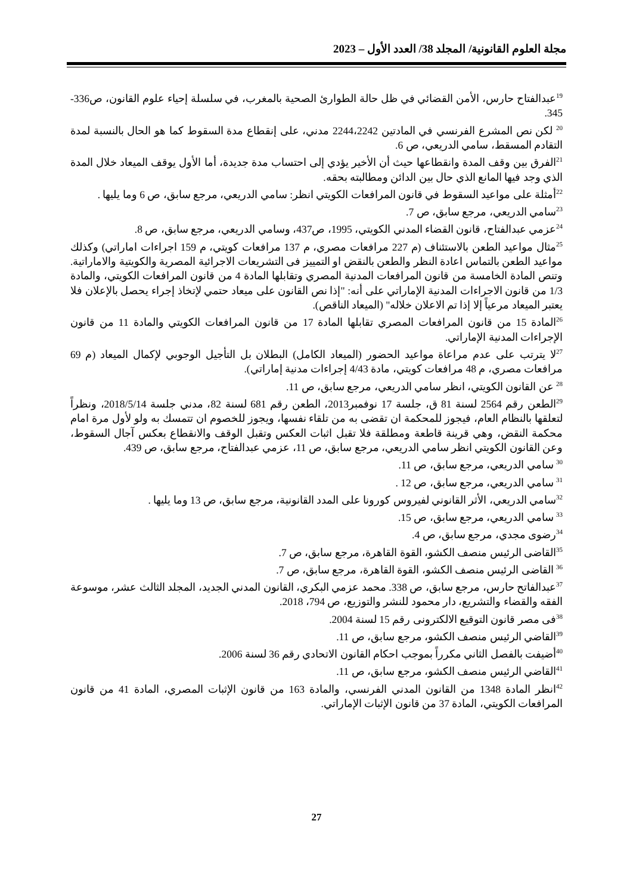مجلة العلوم القانونية/ المجلد 38/ العدد الأول – 2023
<sup>19</sup> عبدالفتاح حارس، الأمن القضائي في ظل حالة الطوارئ الصحية بالمغرب، في سلسلة إحياء علوم القانون، ص336-345.
<sup>20</sup> لكن نص المشرع الفرنسي في المادتين 2244،2242 مدني، على إنقطاع مدة السقوط كما هو الحال بالنسبة لمدة التقادم المسقط، سامي الدريعي، ص 6.
<sup>21</sup> الفرق بين وقف المدة وانقطاعها حيث أن الأخير يؤدي إلى احتساب مدة جديدة، أما الأول يوقف الميعاد خلال المدة الذي وجد فيها المانع الذي حال بين الدائن ومطالبته بحقه.
<sup>22</sup> أمثلة على مواعيد السقوط في قانون المرافعات الكويتي انظر: سامي الدريعي، مرجع سابق، ص 6 وما يليها .
<sup>23</sup> سامي الدريعي، مرجع سابق، ص 7.
<sup>24</sup> عزمي عبدالفتاح، قانون القضاء المدني الكويتي، 1995، ص437، وسامي الدريعي، مرجع سابق، ص 8.
<sup>25</sup> مثال مواعيد الطعن بالاستئناف (م 227 مرافعات مصري، م 137 مرافعات كويتي، م 159 اجراءات اماراتي) وكذلك مواعيد الطعن بالتماس اعادة النظر والطعن بالنقض او التمييز فى التشريعات الاجرائية المصرية والكويتية والاماراتية. وتنص المادة الخامسة من قانون المرافعات المدنية المصري وتقابلها المادة 4 من قانون المرافعات الكويتي، والمادة 1/3 من قانون الاجراءات المدنية الإماراتي على أنه: "إذا نص القانون على ميعاد حتمي لإتخاذ إجراء يحصل بالإعلان فلا يعتبر الميعاد مرعياً إلا إذا تم الاعلان خلاله" (الميعاد الناقص).
<sup>26</sup> المادة 15 من قانون المرافعات المصري تقابلها المادة 17 من قانون المرافعات الكويتي والمادة 11 من قانون الإجراءات المدنية الإماراتي.
<sup>27</sup> لا يترتب على عدم مراعاة مواعيد الحضور (الميعاد الكامل) البطلان بل التأجيل الوجوبي لإكمال الميعاد (م 69 مرافعات مصري، م 48 مرافعات كويتي، مادة 4/43 إجراءات مدنية إماراتي).
<sup>28</sup> عن القانون الكويتي، انظر سامي الدريعي، مرجع سابق، ص 11.
<sup>29</sup> الطعن رقم 2564 لسنة 81 ق، جلسة 17 نوفمبر2013، الطعن رقم 681 لسنة 82، مدني جلسة 2018/5/14، ونظراً لتعلقها بالنظام العام، فيجوز للمحكمة ان تقضى به من تلقاء نفسها، ويجوز للخصوم ان تتمسك به ولو لأول مرة امام محكمة النقض، وهي قرينة قاطعة ومطلقة فلا تقبل اثبات العكس وتقبل الوقف والانقطاع بعكس آجال السقوط، وعن القانون الكويتي انظر سامي الدريعي، مرجع سابق، ص 11، عزمي عبدالفتاح، مرجع سابق، ص 439.
<sup>30</sup> سامي الدريعي، مرجع سابق، ص 11.
<sup>31</sup> سامي الدريعي، مرجع سابق، ص 12 .
<sup>32</sup> سامي الدريعي، الأثر القانوني لفيروس كورونا على المدد القانونية، مرجع سابق، ص 13 وما يليها .
<sup>33</sup> سامي الدريعي، مرجع سابق، ص 15.
<sup>34</sup> رضوى مجدي، مرجع سابق، ص 4.
<sup>35</sup> القاضى الرئيس منصف الكشو، القوة القاهرة، مرجع سابق، ص 7.
<sup>36</sup> القاضى الرئيس منصف الكشو، القوة القاهرة، مرجع سابق، ص 7.
<sup>37</sup> عبدالفاتح حارس، مرجع سابق، ص 338. محمد عزمي البكري، القانون المدني الجديد، المجلد الثالث عشر، موسوعة الفقه والقضاء والتشريع، دار محمود للنشر والتوزيع، ص 794، 2018.
<sup>38</sup> فى مصر قانون التوقيع الالكترونى رقم 15 لسنة 2004.
<sup>39</sup> القاضي الرئيس منصف الكشو، مرجع سابق، ص 11.
<sup>40</sup> أضيفت بالفصل الثاني مكرراً بموجب احكام القانون الاتحادي رقم 36 لسنة 2006.
<sup>41</sup> القاضي الرئيس منصف الكشو، مرجع سابق، ص 11.
<sup>42</sup> انظر المادة 1348 من القانون المدني الفرنسي، والمادة 163 من قانون الإثبات المصري، المادة 41 من قانون المرافعات الكويتي، المادة 37 من قانون الإثبات الإماراتي.
27